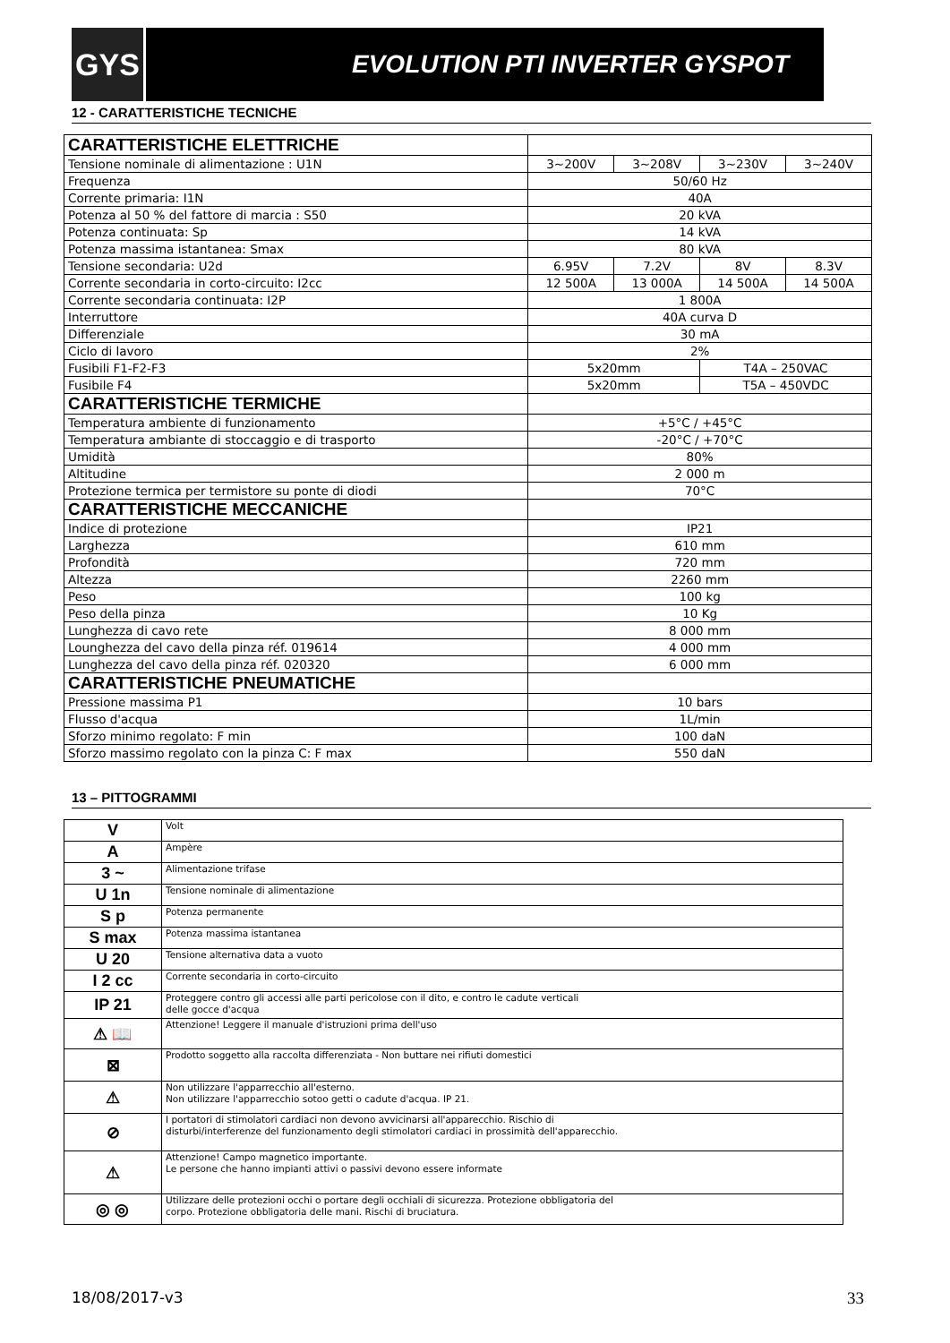GYS
EVOLUTION PTI INVERTER GYSPOT
12 - CARATTERISTICHE TECNICHE
| CARATTERISTICHE ELETTRICHE | | | | |
| Tensione nominale di alimentazione : U1N | 3~200V | 3~208V | 3~230V | 3~240V |
| Frequenza | 50/60 Hz | | | |
| Corrente primaria: I1N | 40A | | | |
| Potenza al 50 % del fattore di marcia : S50 | 20 kVA | | | |
| Potenza continuata: Sp | 14 kVA | | | |
| Potenza massima istantanea: Smax | 80 kVA | | | |
| Tensione secondaria: U2d | 6.95V | 7.2V | 8V | 8.3V |
| Corrente secondaria in corto-circuito: I2cc | 12 500A | 13 000A | 14 500A | 14 500A |
| Corrente secondaria continuata: I2P | 1 800A | | | |
| Interruttore | 40A curva D | | | |
| Differenziale | 30 mA | | | |
| Ciclo di lavoro | 2% | | | |
| Fusibili F1-F2-F3 | 5x20mm | | T4A – 250VAC | |
| Fusibile F4 | 5x20mm | | T5A – 450VDC | |
| CARATTERISTICHE TERMICHE | | | | |
| Temperatura ambiente di funzionamento | +5°C / +45°C | | | |
| Temperatura ambiante di stoccaggio e di trasporto | -20°C / +70°C | | | |
| Umidità | 80% | | | |
| Altitudine | 2 000 m | | | |
| Protezione termica per termistore su ponte di diodi | 70°C | | | |
| CARATTERISTICHE MECCANICHE | | | | |
| Indice di protezione | IP21 | | | |
| Larghezza | 610 mm | | | |
| Profondità | 720 mm | | | |
| Altezza | 2260 mm | | | |
| Peso | 100 kg | | | |
| Peso della pinza | 10 Kg | | | |
| Lunghezza di cavo rete | 8 000 mm | | | |
| Lounghezza del cavo della pinza réf. 019614 | 4 000 mm | | | |
| Lunghezza del cavo della pinza réf. 020320 | 6 000 mm | | | |
| CARATTERISTICHE PNEUMATICHE | | | | |
| Pressione massima P1 | 10 bars | | | |
| Flusso d'acqua | 1L/min | | | |
| Sforzo minimo regolato: F min | 100 daN | | | |
| Sforzo massimo regolato con la pinza C: F max | 550 daN | | | |
13 – PITTOGRAMMI
| V | Volt |
| A | Ampère |
| 3 ~ | Alimentazione trifase |
| U 1n | Tensione nominale di alimentazione |
| S p | Potenza permanente |
| S max | Potenza massima istantanea |
| U 20 | Tensione alternativa data a vuoto |
| I 2 cc | Corrente secondaria in corto-circuito |
| IP 21 | Proteggere contro gli accessi alle parti pericolose con il dito, e contro le cadute verticali delle gocce d'acqua |
| ⚠ 📖 | Attenzione! Leggere il manuale d'istruzioni prima dell'uso |
| ⊠ | Prodotto soggetto alla raccolta differenziata - Non buttare nei rifiuti domestici |
| ⚠ | Non utilizzare l'apparrecchio all'esterno. Non utilizzare l'apparrecchio sotoo getti o cadute d'acqua. IP 21. |
| ⊘ | I portatori di stimolatori cardiaci non devono avvicinarsi all'apparecchio. Rischio di disturbi/interferenze del funzionamento degli stimolatori cardiaci in prossimità dell'apparecchio. |
| ⚠ | Attenzione! Campo magnetico importante. Le persone che hanno impianti attivi o passivi devono essere informate |
| ◎ ◎ | Utilizzare delle protezioni occhi o portare degli occhiali di sicurezza. Protezione obbligatoria del corpo. Protezione obbligatoria delle mani. Rischi di bruciatura. |
18/08/2017-v3 33